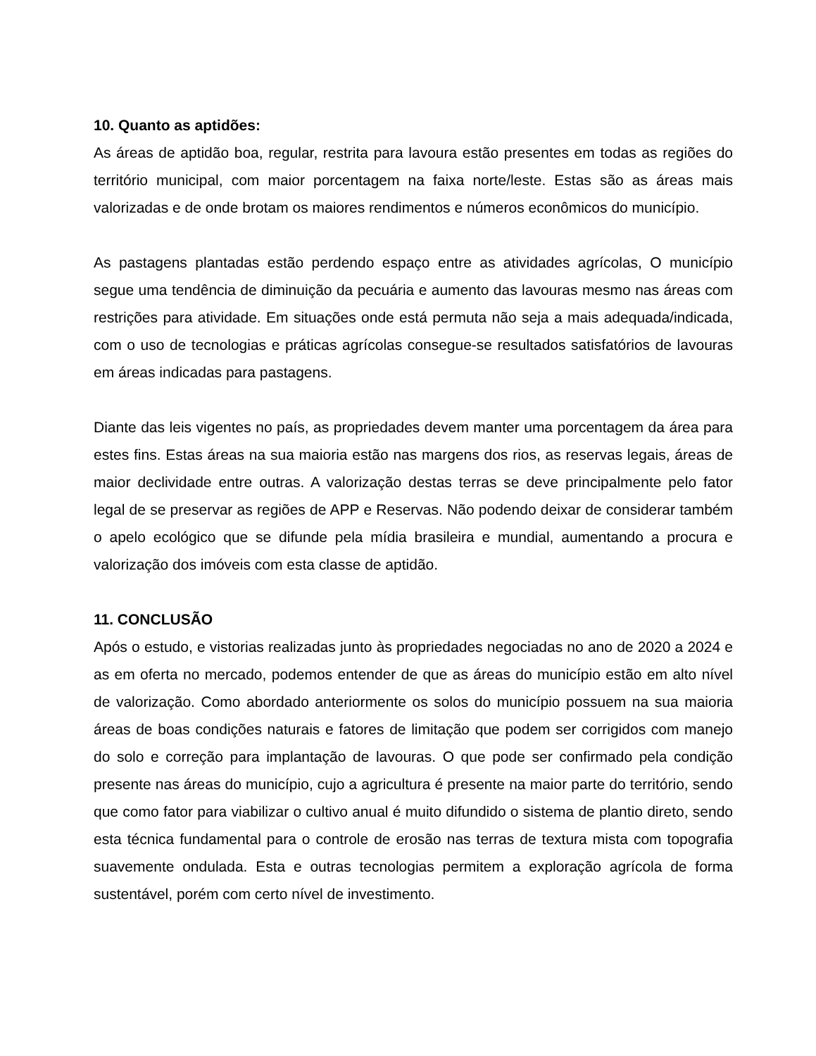10. Quanto as aptidões:
As áreas de aptidão boa, regular, restrita para lavoura estão presentes em todas as regiões do território municipal, com maior porcentagem na faixa norte/leste. Estas são as áreas mais valorizadas e de onde brotam os maiores rendimentos e números econômicos do município.
As pastagens plantadas estão perdendo espaço entre as atividades agrícolas, O município segue uma tendência de diminuição da pecuária e aumento das lavouras mesmo nas áreas com restrições para atividade. Em situações onde está permuta não seja a mais adequada/indicada, com o uso de tecnologias e práticas agrícolas consegue-se resultados satisfatórios de lavouras em áreas indicadas para pastagens.
Diante das leis vigentes no país, as propriedades devem manter uma porcentagem da área para estes fins. Estas áreas na sua maioria estão nas margens dos rios, as reservas legais, áreas de maior declividade entre outras. A valorização destas terras se deve principalmente pelo fator legal de se preservar as regiões de APP e Reservas. Não podendo deixar de considerar também o apelo ecológico que se difunde pela mídia brasileira e mundial, aumentando a procura e valorização dos imóveis com esta classe de aptidão.
11. CONCLUSÃO
Após o estudo, e vistorias realizadas junto às propriedades negociadas no ano de 2020 a 2024 e as em oferta no mercado, podemos entender de que as áreas do município estão em alto nível de valorização. Como abordado anteriormente os solos do município possuem na sua maioria áreas de boas condições naturais e fatores de limitação que podem ser corrigidos com manejo do solo e correção para implantação de lavouras. O que pode ser confirmado pela condição presente nas áreas do município, cujo a agricultura é presente na maior parte do território, sendo que como fator para viabilizar o cultivo anual é muito difundido o sistema de plantio direto, sendo esta técnica fundamental para o controle de erosão nas terras de textura mista com topografia suavemente ondulada. Esta e outras tecnologias permitem a exploração agrícola de forma sustentável, porém com certo nível de investimento.